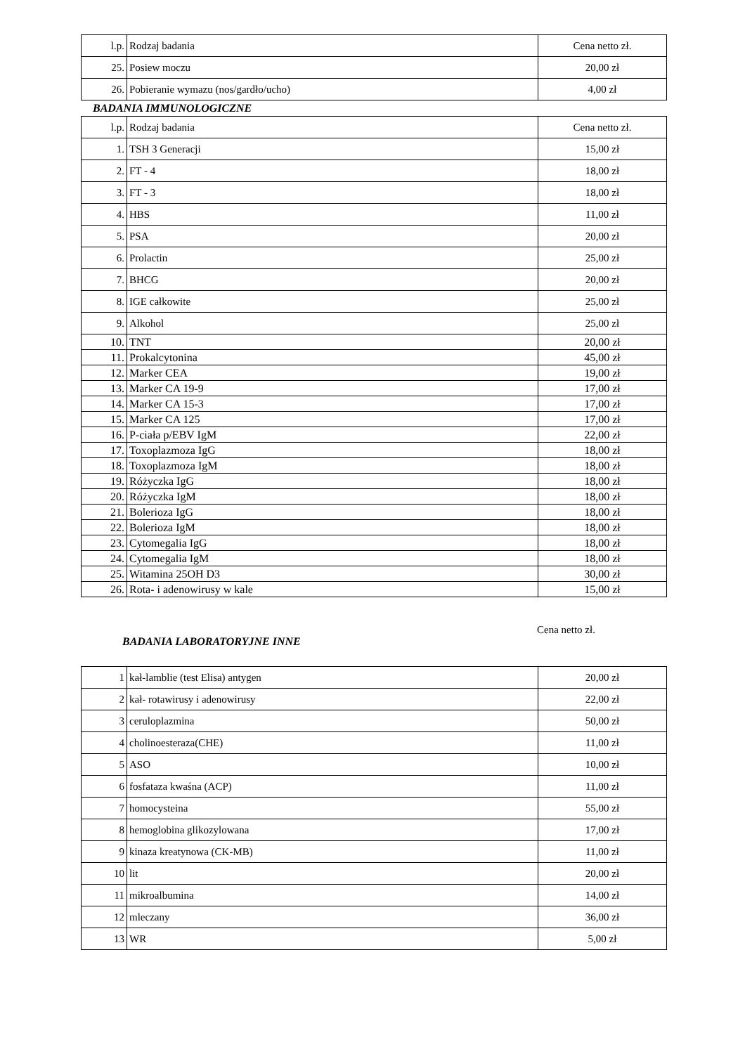| l.p. | Rodzaj badania | Cena netto zł. |
| 25. | Posiew moczu | 20,00 zł |
| 26. | Pobieranie wymazu (nos/gardło/ucho) | 4,00 zł |
BADANIA IMMUNOLOGICZNE
| l.p. | Rodzaj badania | Cena netto zł. |
| 1. | TSH 3 Generacji | 15,00 zł |
| 2. | FT - 4 | 18,00 zł |
| 3. | FT - 3 | 18,00 zł |
| 4. | HBS | 11,00 zł |
| 5. | PSA | 20,00 zł |
| 6. | Prolactin | 25,00 zł |
| 7. | BHCG | 20,00 zł |
| 8. | IGE całkowite | 25,00 zł |
| 9. | Alkohol | 25,00 zł |
| 10. | TNT | 20,00 zł |
| 11. | Prokalcytonina | 45,00 zł |
| 12. | Marker CEA | 19,00 zł |
| 13. | Marker CA 19-9 | 17,00 zł |
| 14. | Marker CA 15-3 | 17,00 zł |
| 15. | Marker CA 125 | 17,00 zł |
| 16. | P-ciała p/EBV IgM | 22,00 zł |
| 17. | Toxoplazmoza IgG | 18,00 zł |
| 18. | Toxoplazmoza IgM | 18,00 zł |
| 19. | Różyczka IgG | 18,00 zł |
| 20. | Różyczka IgM | 18,00 zł |
| 21. | Bolerioza IgG | 18,00 zł |
| 22. | Bolerioza IgM | 18,00 zł |
| 23. | Cytomegalia IgG | 18,00 zł |
| 24. | Cytomegalia IgM | 18,00 zł |
| 25. | Witamina 25OH D3 | 30,00 zł |
| 26. | Rota- i adenowirusy w kale | 15,00 zł |
BADANIA LABORATORYJNE INNE
Cena netto zł.
| 1 | kał-lamblie (test Elisa) antygen | 20,00 zł |
| 2 | kał- rotawirusy i adenowirusy | 22,00 zł |
| 3 | ceruloplazmina | 50,00 zł |
| 4 | cholinoesteraza(CHE) | 11,00 zł |
| 5 | ASO | 10,00 zł |
| 6 | fosfataza kwaśna (ACP) | 11,00 zł |
| 7 | homocysteina | 55,00 zł |
| 8 | hemoglobina glikozylowana | 17,00 zł |
| 9 | kinaza kreatynowa (CK-MB) | 11,00 zł |
| 10 | lit | 20,00 zł |
| 11 | mikroalbumina | 14,00 zł |
| 12 | mleczany | 36,00 zł |
| 13 | WR | 5,00 zł |